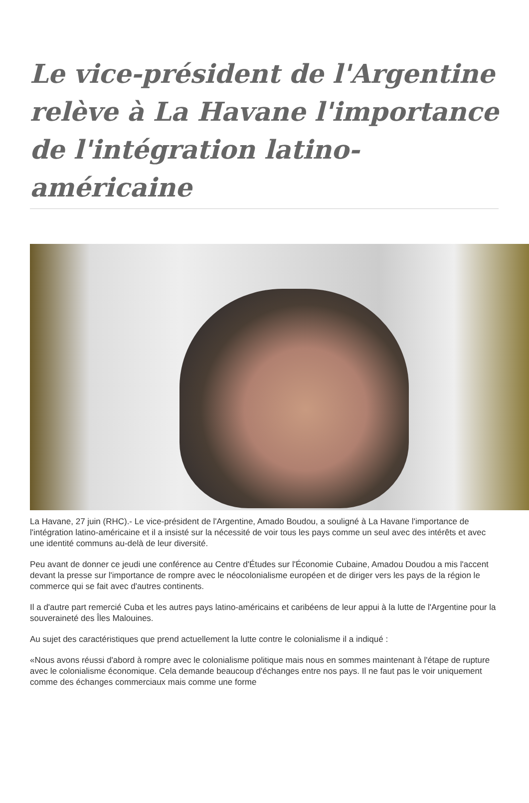Le vice-président de l'Argentine relève à La Havane l'importance de l'intégration latino-américaine
La Havane, 27 juin (RHC).- Le vice-président de l'Argentine, Amado Boudou, a souligné à La Havane l'importance de l'intégration latino-américaine et il a insisté sur la nécessité de voir tous les pays comme un seul avec des intérêts et avec une identité communs au-delà de leur diversité.
Peu avant de donner ce jeudi une conférence au Centre d'Études sur l'Économie Cubaine, Amadou Doudou a mis l'accent devant la presse sur l'importance de rompre avec le néocolonialisme européen et de diriger vers les pays de la région le commerce qui se fait avec d'autres continents.
Il a d'autre part remercié Cuba et les autres pays latino-américains et caribéens de leur appui à la lutte de l'Argentine pour la souveraineté des Îles Malouines.
Au sujet des caractéristiques que prend actuellement la lutte contre le colonialisme il a indiqué :
«Nous avons réussi d'abord à rompre avec le colonialisme politique mais nous en sommes maintenant à l'étape de rupture avec le colonialisme économique. Cela demande beaucoup d'échanges entre nos pays. Il ne faut pas le voir uniquement comme des échanges commerciaux mais comme une forme